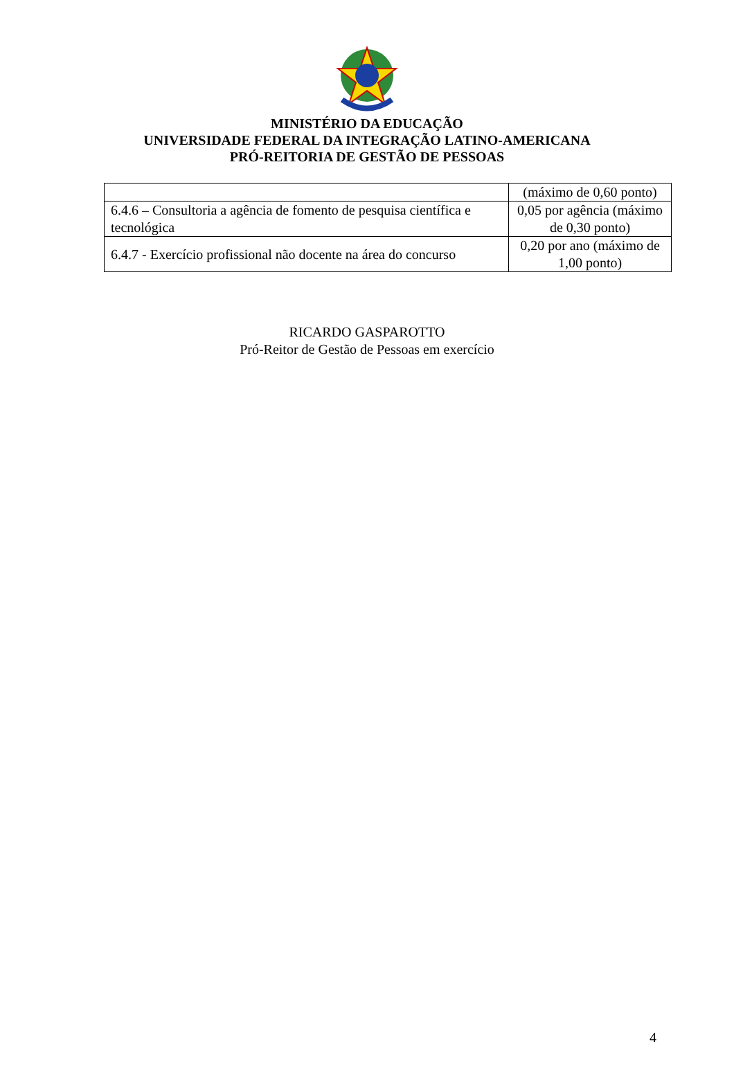MINISTÉRIO DA EDUCAÇÃO
UNIVERSIDADE FEDERAL DA INTEGRAÇÃO LATINO-AMERICANA
PRÓ-REITORIA DE GESTÃO DE PESSOAS
| | (máximo de 0,60 ponto) |
| 6.4.6 – Consultoria a agência de fomento de pesquisa científica e tecnológica | 0,05 por agência (máximo de 0,30 ponto) |
| 6.4.7 - Exercício profissional não docente na área do concurso | 0,20 por ano (máximo de 1,00 ponto) |
RICARDO GASPAROTTO
Pró-Reitor de Gestão de Pessoas em exercício
4